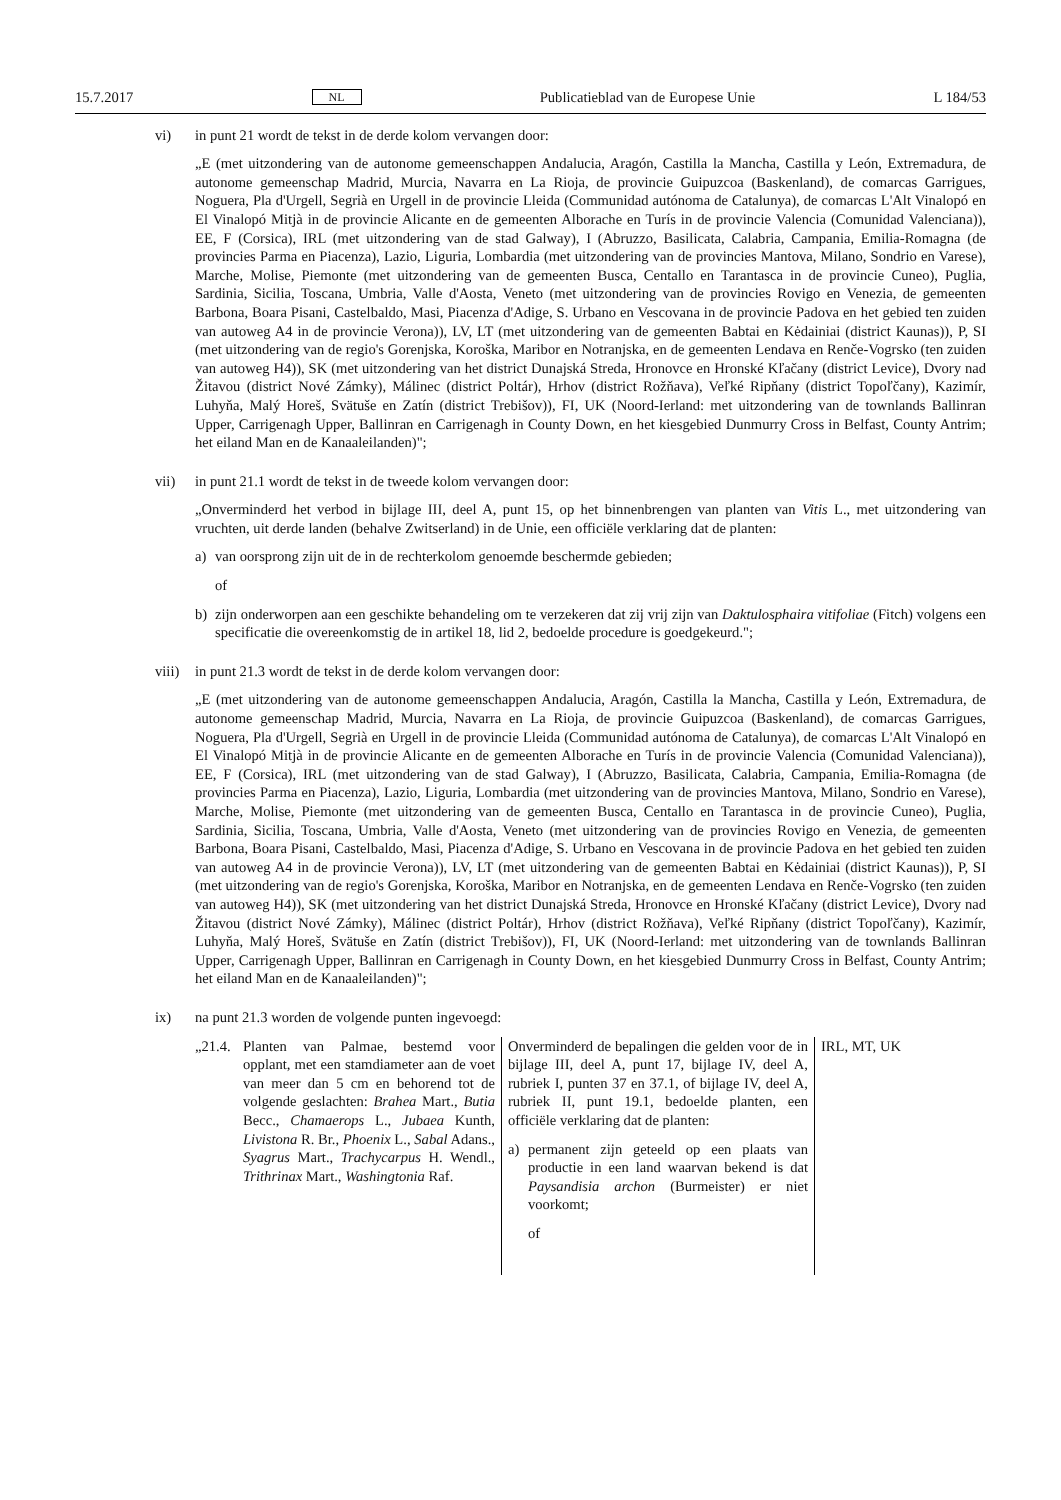15.7.2017 NL Publicatieblad van de Europese Unie L 184/53
vi) in punt 21 wordt de tekst in de derde kolom vervangen door:
„E (met uitzondering van de autonome gemeenschappen Andalucia, Aragón, Castilla la Mancha, Castilla y León, Extremadura, de autonome gemeenschap Madrid, Murcia, Navarra en La Rioja, de provincie Guipuzcoa (Baskenland), de comarcas Garrigues, Noguera, Pla d'Urgell, Segrià en Urgell in de provincie Lleida (Communidad autónoma de Catalunya), de comarcas L'Alt Vinalopó en El Vinalopó Mitjà in de provincie Alicante en de gemeenten Alborache en Turís in de provincie Valencia (Comunidad Valenciana)), EE, F (Corsica), IRL (met uitzondering van de stad Galway), I (Abruzzo, Basilicata, Calabria, Campania, Emilia-Romagna (de provincies Parma en Piacenza), Lazio, Liguria, Lombardia (met uitzondering van de provincies Mantova, Milano, Sondrio en Varese), Marche, Molise, Piemonte (met uitzondering van de gemeenten Busca, Centallo en Tarantasca in de provincie Cuneo), Puglia, Sardinia, Sicilia, Toscana, Umbria, Valle d'Aosta, Veneto (met uitzondering van de provincies Rovigo en Venezia, de gemeenten Barbona, Boara Pisani, Castelbaldo, Masi, Piacenza d'Adige, S. Urbano en Vescovana in de provincie Padova en het gebied ten zuiden van autoweg A4 in de provincie Verona)), LV, LT (met uitzondering van de gemeenten Babtai en Kėdainiai (district Kaunas)), P, SI (met uitzondering van de regio's Gorenjska, Koroška, Maribor en Notranjska, en de gemeenten Lendava en Renče-Vogrsko (ten zuiden van autoweg H4)), SK (met uitzondering van het district Dunajská Streda, Hronovce en Hronské Kľačany (district Levice), Dvory nad Žitavou (district Nové Zámky), Málinec (district Poltár), Hrhov (district Rožňava), Veľké Ripňany (district Topoľčany), Kazimír, Luhyňa, Malý Horeš, Svätuše en Zatín (district Trebišov)), FI, UK (Noord-Ierland: met uitzondering van de townlands Ballinran Upper, Carrigenagh Upper, Ballinran en Carrigenagh in County Down, en het kiesgebied Dunmurry Cross in Belfast, County Antrim; het eiland Man en de Kanaaleilanden)";
vii) in punt 21.1 wordt de tekst in de tweede kolom vervangen door:
„Onverminderd het verbod in bijlage III, deel A, punt 15, op het binnenbrengen van planten van Vitis L., met uitzondering van vruchten, uit derde landen (behalve Zwitserland) in de Unie, een officiële verklaring dat de planten:
a) van oorsprong zijn uit de in de rechterkolom genoemde beschermde gebieden;
of
b) zijn onderworpen aan een geschikte behandeling om te verzekeren dat zij vrij zijn van Daktulosphaira vitifoliae (Fitch) volgens een specificatie die overeenkomstig de in artikel 18, lid 2, bedoelde procedure is goedgekeurd.";
viii)
in punt 21.3 wordt de tekst in de derde kolom vervangen door:
„E (met uitzondering van de autonome gemeenschappen Andalucia, Aragón, Castilla la Mancha, Castilla y León, Extremadura, de autonome gemeenschap Madrid, Murcia, Navarra en La Rioja, de provincie Guipuzcoa (Baskenland), de comarcas Garrigues, Noguera, Pla d'Urgell, Segrià en Urgell in de provincie Lleida (Communidad autónoma de Catalunya), de comarcas L'Alt Vinalopó en El Vinalopó Mitjà in de provincie Alicante en de gemeenten Alborache en Turís in de provincie Valencia (Comunidad Valenciana)), EE, F (Corsica), IRL (met uitzondering van de stad Galway), I (Abruzzo, Basilicata, Calabria, Campania, Emilia-Romagna (de provincies Parma en Piacenza), Lazio, Liguria, Lombardia (met uitzondering van de provincies Mantova, Milano, Sondrio en Varese), Marche, Molise, Piemonte (met uitzondering van de gemeenten Busca, Centallo en Tarantasca in de provincie Cuneo), Puglia, Sardinia, Sicilia, Toscana, Umbria, Valle d'Aosta, Veneto (met uitzondering van de provincies Rovigo en Venezia, de gemeenten Barbona, Boara Pisani, Castelbaldo, Masi, Piacenza d'Adige, S. Urbano en Vescovana in de provincie Padova en het gebied ten zuiden van autoweg A4 in de provincie Verona)), LV, LT (met uitzondering van de gemeenten Babtai en Kėdainiai (district Kaunas)), P, SI (met uitzondering van de regio's Gorenjska, Koroška, Maribor en Notranjska, en de gemeenten Lendava en Renče-Vogrsko (ten zuiden van autoweg H4)), SK (met uitzondering van het district Dunajská Streda, Hronovce en Hronské Kľačany (district Levice), Dvory nad Žitavou (district Nové Zámky), Málinec (district Poltár), Hrhov (district Rožňava), Veľké Ripňany (district Topoľčany), Kazimír, Luhyňa, Malý Horeš, Svätuše en Zatín (district Trebišov)), FI, UK (Noord-Ierland: met uitzondering van de townlands Ballinran Upper, Carrigenagh Upper, Ballinran en Carrigenagh in County Down, en het kiesgebied Dunmurry Cross in Belfast, County Antrim; het eiland Man en de Kanaaleilanden)";
ix) na punt 21.3 worden de volgende punten ingevoegd:
| „21.4. Planten van Palmae, bestemd voor opplant, met een stamdiameter aan de voet van meer dan 5 cm en behorend tot de volgende geslachten: Brahea Mart., Butia Becc., Chamaerops L., Jubaea Kunth, Livistona R. Br., Phoenix L., Sabal Adans., Syagrus Mart., Trachycarpus H. Wendl., Trithrinax Mart., Washingtonia Raf. | Onverminderd de bepalingen die gelden voor de in bijlage III, deel A, punt 17, bijlage IV, deel A, rubriek I, punten 37 en 37.1, of bijlage IV, deel A, rubriek II, punt 19.1, bedoelde planten, een officiële verklaring dat de planten: a) permanent zijn geteeld op een plaats van productie in een land waarvan bekend is dat Paysandisia archon (Burmeister) er niet voorkomt; of | IRL, MT, UK |